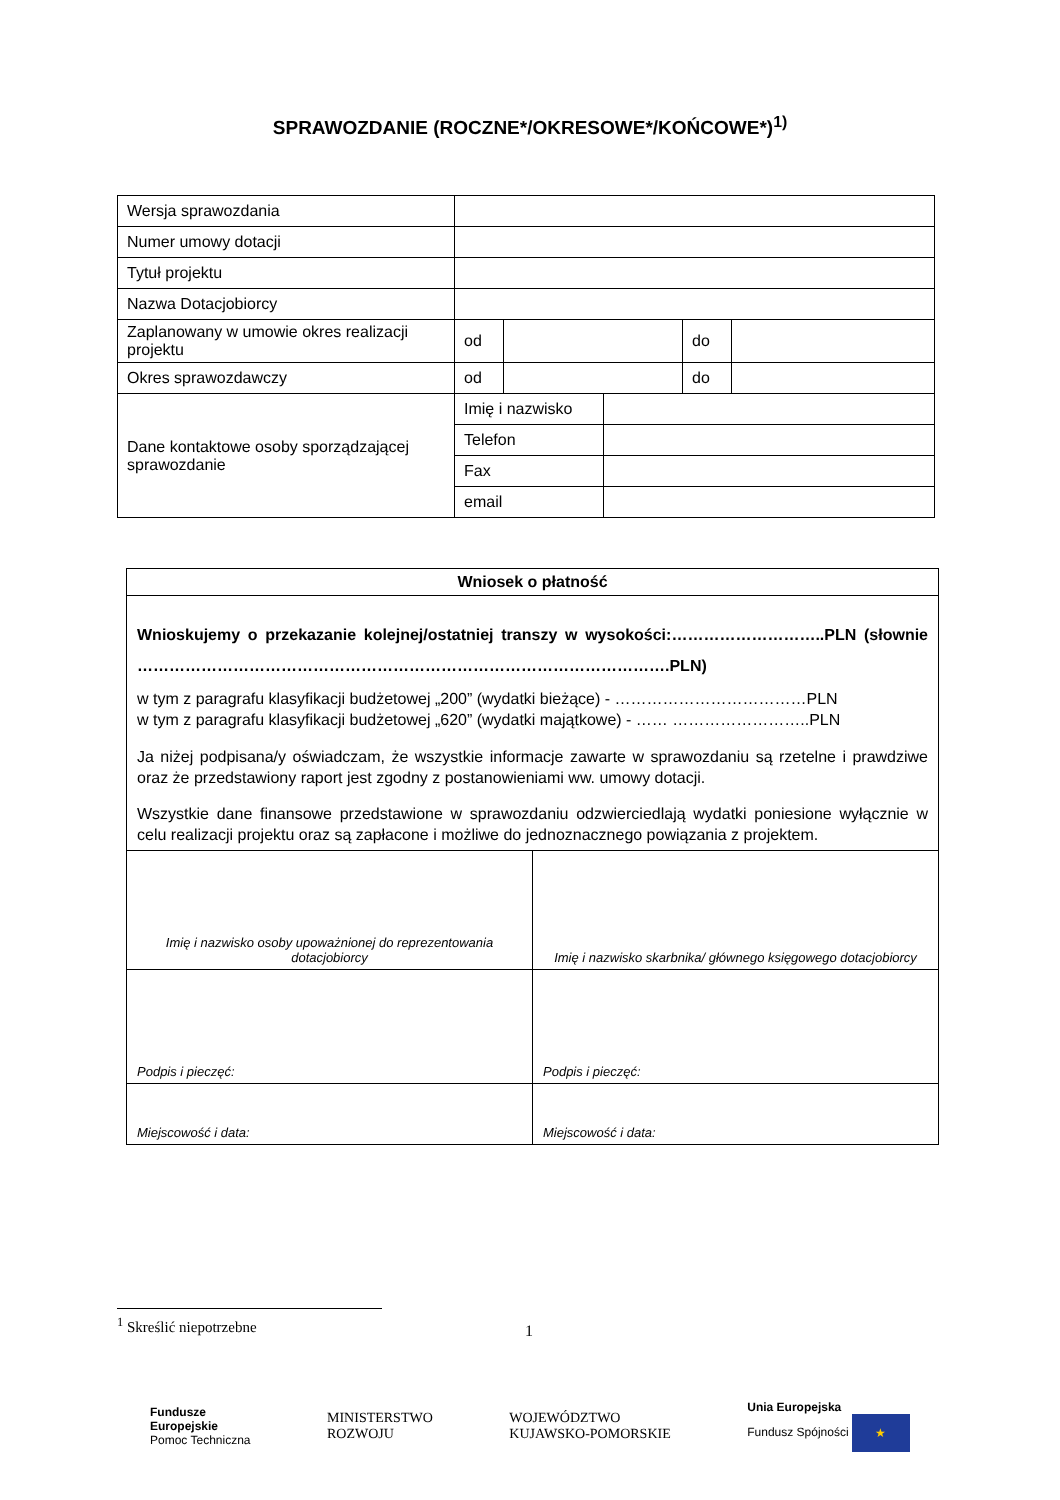SPRAWOZDANIE (ROCZNE*/OKRESOWE*/KOŃCOWE*)<sup>1)</sup>
| Wersja sprawozdania | | | | |
| Numer umowy dotacji | | | | |
| Tytuł projektu | | | | |
| Nazwa Dotacjobiorcy | | | | |
| Zaplanowany w umowie okres realizacji projektu | od | | do | |
| Okres sprawozdawczy | od | | do | |
| Dane kontaktowe osoby sporządzającej sprawozdanie | Imię i nazwisko | |
| | Telefon | |
| | Fax | |
| | email | |
| Wniosek o płatność | |
| Wnioskujemy o przekazanie kolejnej/ostatniej transzy w wysokości:………………………..PLN (słownie ……………………………………………………………………………………….PLN) w tym z paragrafu klasyfikacji budżetowej „200” (wydatki bieżące) - ………………………………PLN w tym z paragrafu klasyfikacji budżetowej „620” (wydatki majątkowe) - …… ……………………..PLN Ja niżej podpisana/y oświadczam, że wszystkie informacje zawarte w sprawozdaniu są rzetelne i prawdziwe oraz że przedstawiony raport jest zgodny z postanowieniami ww. umowy dotacji. Wszystkie dane finansowe przedstawione w sprawozdaniu odzwierciedlają wydatki poniesione wyłącznie w celu realizacji projektu oraz są zapłacone i możliwe do jednoznacznego powiązania z projektem. | |
| Imię i nazwisko osoby upoważnionej do reprezentowania dotacjobiorcy | Imię i nazwisko skarbnika/ głównego księgowego dotacjobiorcy |
| Podpis i pieczęć: | Podpis i pieczęć: |
| Miejscowość i data: | Miejscowość i data: |
<sup>1</sup> Skreślić niepotrzebne
1
Fundusze
Europejskie
Pomoc Techniczna
MINISTERSTWO
ROZWOJU
WOJEWÓDZTWO
KUJAWSKO-POMORSKIE
Unia Europejska
Fundusz Spójności ★